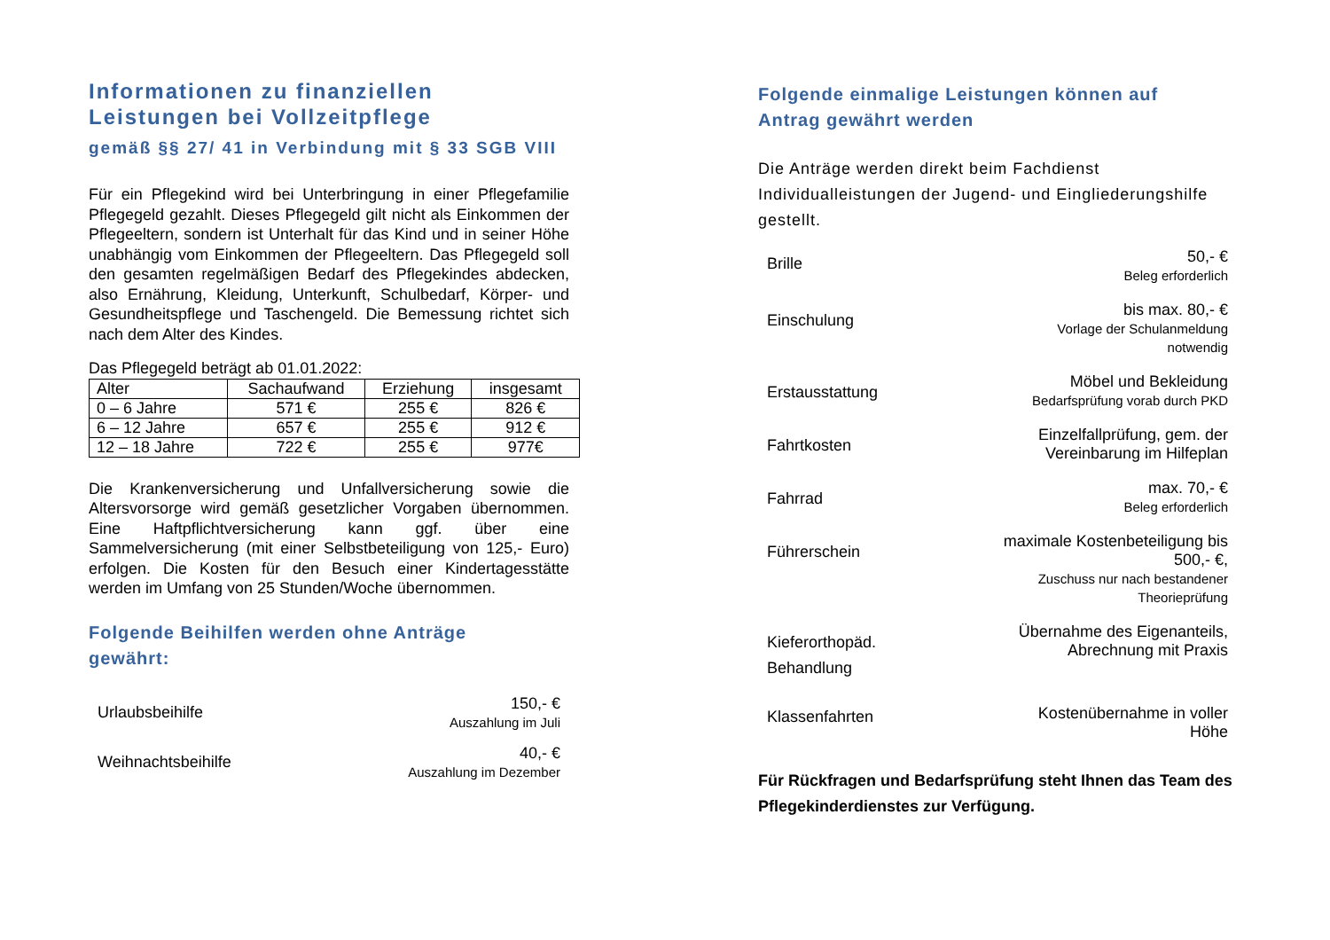Informationen zu finanziellen
Leistungen bei Vollzeitpflege
gemäß §§ 27/ 41 in Verbindung mit § 33 SGB VIII
Für ein Pflegekind wird bei Unterbringung in einer Pflegefamilie Pflegegeld gezahlt. Dieses Pflegegeld gilt nicht als Einkommen der Pflegeeltern, sondern ist Unterhalt für das Kind und in seiner Höhe unabhängig vom Einkommen der Pflegeeltern. Das Pflegegeld soll den gesamten regelmäßigen Bedarf des Pflegekindes abdecken, also Ernährung, Kleidung, Unterkunft, Schulbedarf, Körper- und Gesundheitspflege und Taschengeld. Die Bemessung richtet sich nach dem Alter des Kindes.
Das Pflegegeld beträgt ab 01.01.2022:
| Alter | Sachaufwand | Erziehung | insgesamt |
| 0 – 6 Jahre | 571 € | 255 € | 826 € |
| 6 – 12 Jahre | 657 € | 255 € | 912 € |
| 12 – 18 Jahre | 722 € | 255 € | 977€ |
Die Krankenversicherung und Unfallversicherung sowie die Altersvorsorge wird gemäß gesetzlicher Vorgaben übernommen. Eine Haftpflichtversicherung kann ggf. über eine Sammelversicherung (mit einer Selbstbeteiligung von 125,- Euro) erfolgen. Die Kosten für den Besuch einer Kindertagesstätte werden im Umfang von 25 Stunden/Woche übernommen.
Folgende Beihilfen werden ohne Anträge
gewährt:
| Urlaubsbeihilfe | 150,- € Auszahlung im Juli |
| Weihnachtsbeihilfe | 40,- € Auszahlung im Dezember |
Folgende einmalige Leistungen können auf
Antrag gewährt werden
Die Anträge werden direkt beim Fachdienst Individualleistungen der Jugend- und Eingliederungshilfe gestellt.
| Brille | 50,- € Beleg erforderlich |
| Einschulung | bis max. 80,- € Vorlage der Schulanmeldung notwendig |
| Erstausstattung | Möbel und Bekleidung Bedarfsprüfung vorab durch PKD |
| Fahrtkosten | Einzelfallprüfung, gem. der Vereinbarung im Hilfeplan |
| Fahrrad | max. 70,- € Beleg erforderlich |
| Führerschein | maximale Kostenbeteiligung bis 500,- €, Zuschuss nur nach bestandener Theorieprüfung |
| Kieferorthopäd. Behandlung | Übernahme des Eigenanteils, Abrechnung mit Praxis |
| Klassenfahrten | Kostenübernahme in voller Höhe |
Für Rückfragen und Bedarfsprüfung steht Ihnen das Team des Pflegekinderdienstes zur Verfügung.